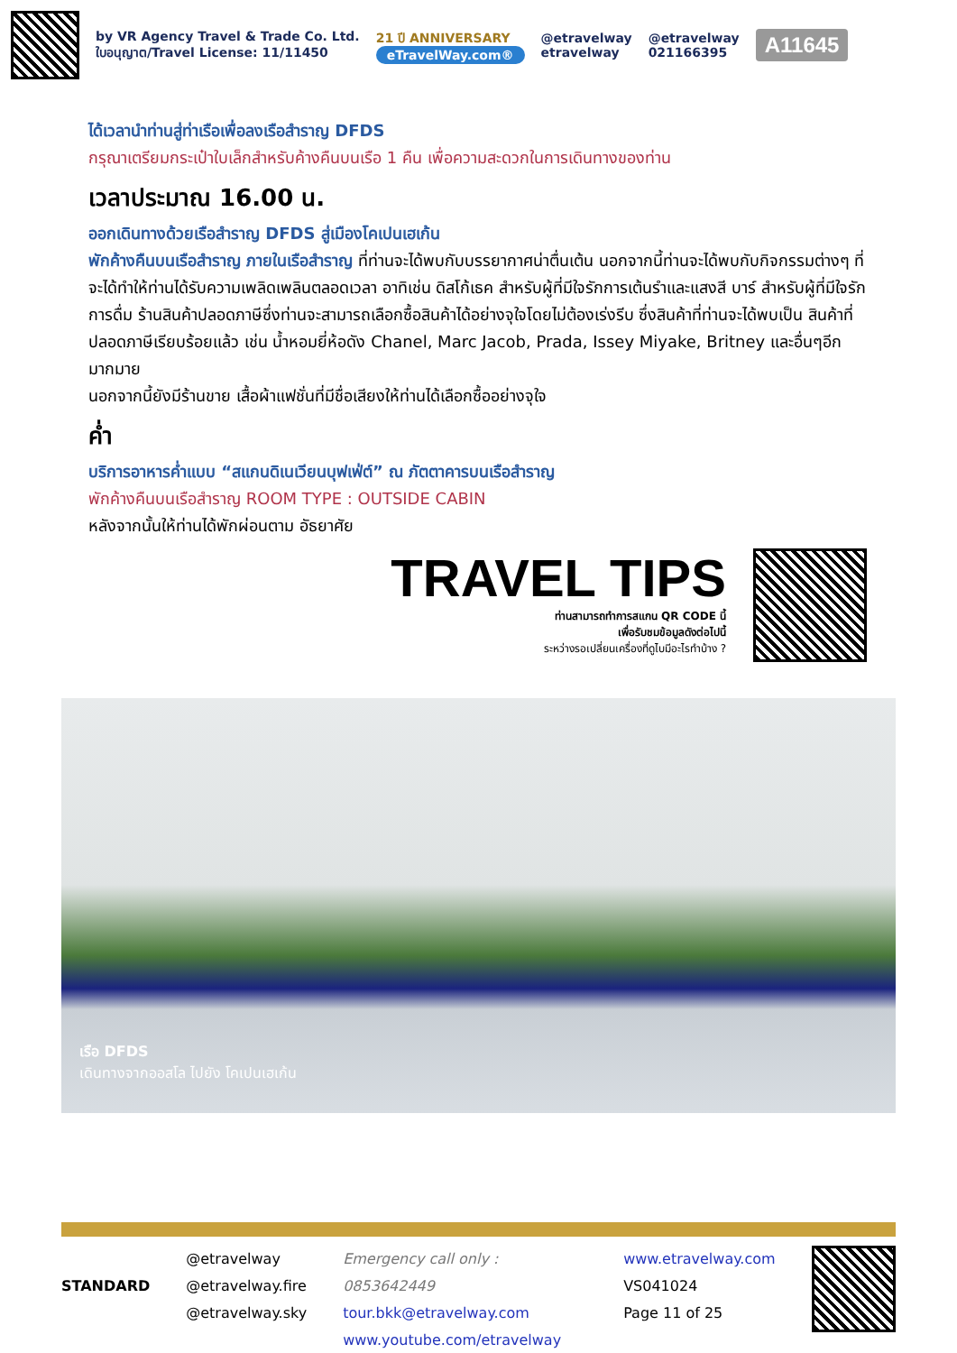by VR Agency Travel & Trade Co. Ltd.
ใบอนุญาต/Travel License: 11/11450
21 ปี ANNIVERSARY
eTravelWay.com®
@etravelway
etravelway
@etravelway
021166395
A11645
ได้เวลานำท่านสู่ท่าเรือเพื่อลงเรือสำราญ DFDS
กรุณาเตรียมกระเป๋าใบเล็กสำหรับค้างคืนบนเรือ 1 คืน เพื่อความสะดวกในการเดินทางของท่าน
เวลาประมาณ 16.00 น.
ออกเดินทางด้วยเรือสำราญ DFDS สู่เมืองโคเปนเฮเก้น
พักค้างคืนบนเรือสำราญ ภายในเรือสำราญ ที่ท่านจะได้พบกับบรรยากาศน่าตื่นเต้น นอกจากนี้ท่านจะได้พบกับกิจกรรมต่างๆ ที่จะได้ทำให้ท่านได้รับความเพลิดเพลินตลอดเวลา อาทิเช่น ดิสโก้เธค สำหรับผู้ที่มีใจรักการเต้นรำและแสงสี บาร์ สำหรับผู้ที่มีใจรักการดื่ม ร้านสินค้าปลอดภาษีซึ่งท่านจะสามารถเลือกซื้อสินค้าได้อย่างจุใจโดยไม่ต้องเร่งรีบ ซึ่งสินค้าที่ท่านจะได้พบเป็น สินค้าที่ปลอดภาษีเรียบร้อยแล้ว เช่น น้ำหอมยี่ห้อดัง Chanel, Marc Jacob, Prada, Issey Miyake, Britney และอื่นๆอีกมากมาย
นอกจากนี้ยังมีร้านขาย เสื้อผ้าแฟชั่นที่มีชื่อเสียงให้ท่านได้เลือกซื้ออย่างจุใจ
ค่ำ
บริการอาหารค่ำแบบ “สแกนดิเนเวียนบุฟเฟ่ต์” ณ ภัตตาคารบนเรือสำราญ
พักค้างคืนบนเรือสำราญ ROOM TYPE : OUTSIDE CABIN
หลังจากนั้นให้ท่านได้พักผ่อนตาม อัธยาศัย
TRAVEL TIPS
ท่านสามารถทำการสแกน QR CODE นี้
เพื่อรับชมข้อมูลดังต่อไปนี้
ระหว่างรอเปลี่ยนเครื่องที่ดูไบมีอะไรทำบ้าง ?
เรือ DFDS
เดินทางจากออสโล ไปยัง โคเปนเฮเก้น
STANDARD
@etravelway
@etravelway.fire
@etravelway.sky
Emergency call only : 0853642449
tour.bkk@etravelway.com
www.youtube.com/etravelway
www.etravelway.com
VS041024
Page 11 of 25